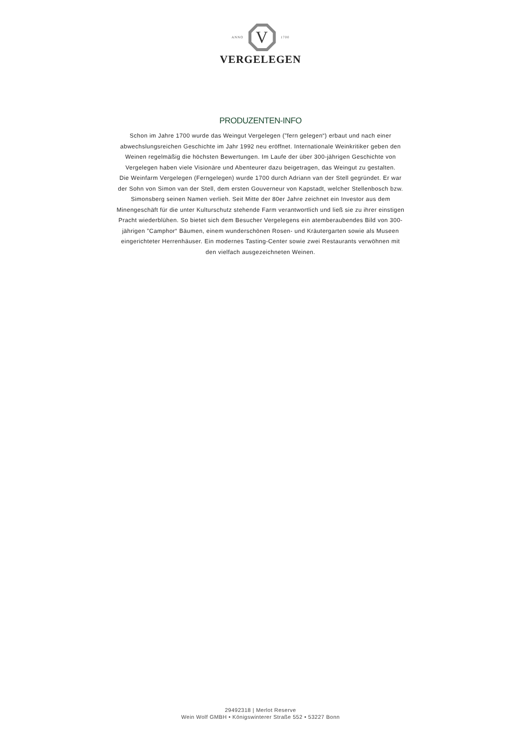ANNO
V
1700
VERGELEGEN
PRODUZENTEN-INFO
Schon im Jahre 1700 wurde das Weingut Vergelegen (”fern gelegen“) erbaut und nach einer abwechslungsreichen Geschichte im Jahr 1992 neu eröffnet. Internationale Weinkritiker geben den Weinen regelmäßig die höchsten Bewertungen. Im Laufe der über 300-jährigen Geschichte von Vergelegen haben viele Visionäre und Abenteurer dazu beigetragen, das Weingut zu gestalten.
Die Weinfarm Vergelegen (Ferngelegen) wurde 1700 durch Adriann van der Stell gegründet. Er war der Sohn von Simon van der Stell, dem ersten Gouverneur von Kapstadt, welcher Stellenbosch bzw. Simonsberg seinen Namen verlieh. Seit Mitte der 80er Jahre zeichnet ein Investor aus dem Minengeschäft für die unter Kulturschutz stehende Farm verantwortlich und ließ sie zu ihrer einstigen Pracht wiederblühen. So bietet sich dem Besucher Vergelegens ein atemberaubendes Bild von 300-jährigen ”Camphor“ Bäumen, einem wunderschönen Rosen- und Kräutergarten sowie als Museen eingerichteter Herrenhäuser. Ein modernes Tasting-Center sowie zwei Restaurants verwöhnen mit den vielfach ausgezeichneten Weinen.
29492318 | Merlot Reserve
Wein Wolf GMBH • Königswinterer Straße 552 • 53227 Bonn